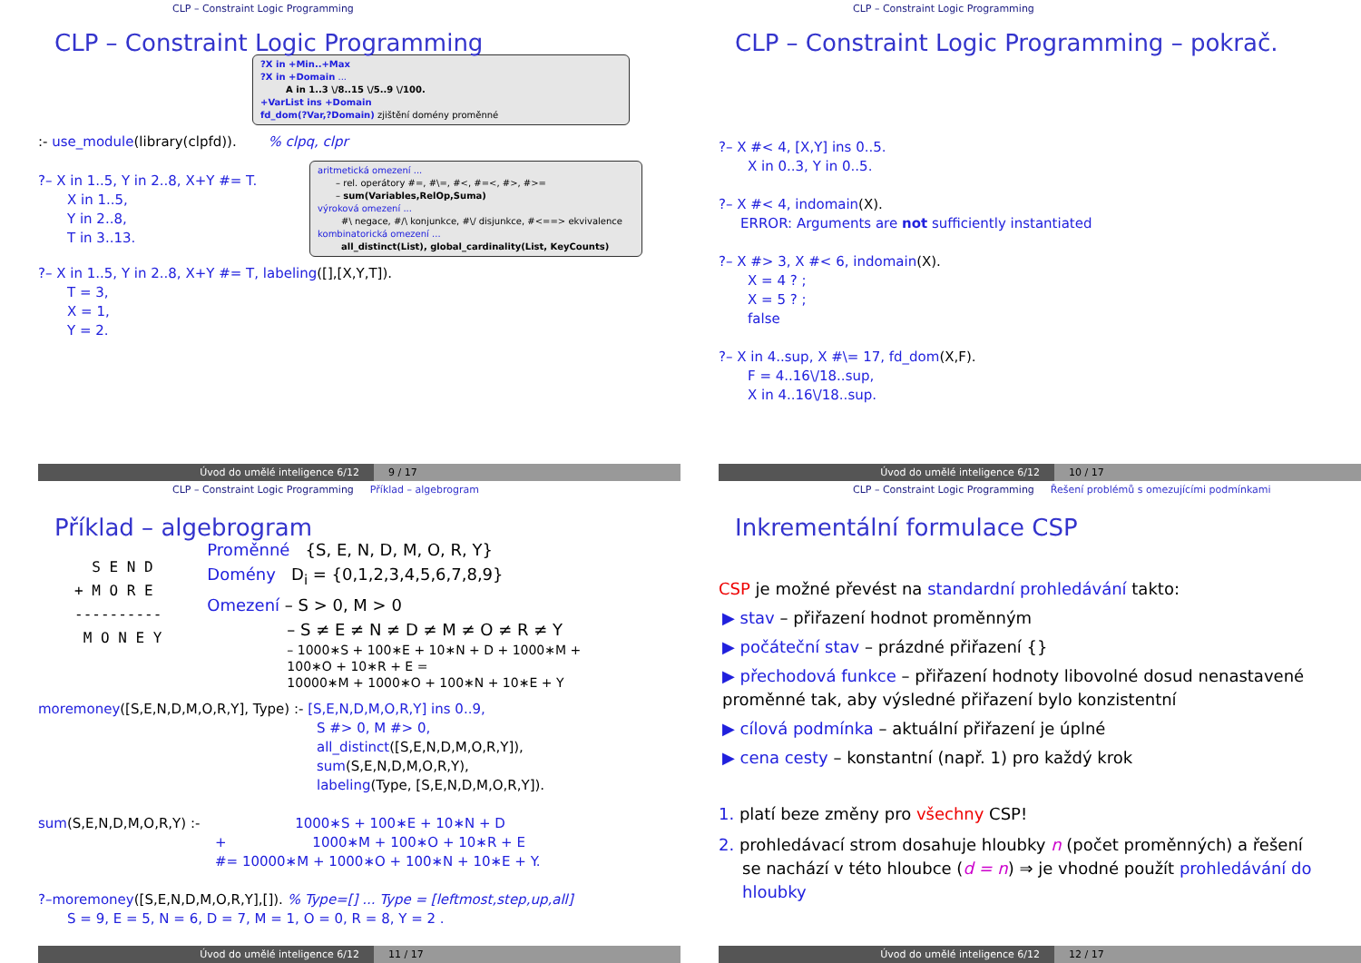CLP – Constraint Logic Programming
CLP – Constraint Logic Programming
?X in +Min..+Max
?X in +Domain ...
A in 1..3 \/8..15 \/5..9 \/100.
+VarList ins +Domain
fd_dom(?Var,?Domain) zjištění domény proměnné
:- use_module(library(clpfd)). % clpq, clpr
?– X in 1..5, Y in 2..8, X+Y #= T.
X in 1..5,
Y in 2..8,
T in 3..13.
aritmetická omezení ...
– rel. operátory #=, #\=, #<, #=<, #>, #>=
– sum(Variables,RelOp,Suma)
výroková omezení ...
#\ negace, #/\ konjunkce, #\/ disjunkce, #<==> ekvivalence
kombinatorická omezení ...
all_distinct(List), global_cardinality(List, KeyCounts)
?– X in 1..5, Y in 2..8, X+Y #= T, labeling([],[X,Y,T]).
T = 3,
X = 1,
Y = 2.
Úvod do umělé inteligence 6/12 9 / 17
CLP – Constraint Logic Programming
CLP – Constraint Logic Programming – pokrač.
?– X #< 4, [X,Y] ins 0..5.
X in 0..3, Y in 0..5.
?– X #< 4, indomain(X).
ERROR: Arguments are not sufficiently instantiated
?– X #> 3, X #< 6, indomain(X).
X = 4 ? ;
X = 5 ? ;
false
?– X in 4..sup, X #\= 17, fd_dom(X,F).
F = 4..16\/18..sup,
X in 4..16\/18..sup.
Úvod do umělé inteligence 6/12 10 / 17
CLP – Constraint Logic Programming Příklad – algebrogram
Příklad – algebrogram
  S E N D
+ M O R E
----------
 M O N E Y
Proměnné {S, E, N, D, M, O, R, Y}
Domény D<sub>i</sub> = {0,1,2,3,4,5,6,7,8,9}
Omezení – S > 0, M > 0
– S ≠ E ≠ N ≠ D ≠ M ≠ O ≠ R ≠ Y
– 1000∗S + 100∗E + 10∗N + D + 1000∗M +
100∗O + 10∗R + E =
10000∗M + 1000∗O + 100∗N + 10∗E + Y
moremoney([S,E,N,D,M,O,R,Y], Type) :- [S,E,N,D,M,O,R,Y] ins 0..9,
S #> 0, M #> 0,
all_distinct([S,E,N,D,M,O,R,Y]),
sum(S,E,N,D,M,O,R,Y),
labeling(Type, [S,E,N,D,M,O,R,Y]).
sum(S,E,N,D,M,O,R,Y) :- 1000∗S + 100∗E + 10∗N + D
+ 1000∗M + 100∗O + 10∗R + E
#= 10000∗M + 1000∗O + 100∗N + 10∗E + Y.
?–moremoney([S,E,N,D,M,O,R,Y],[]). % Type=[] ... Type = [leftmost,step,up,all]
S = 9, E = 5, N = 6, D = 7, M = 1, O = 0, R = 8, Y = 2 .
Úvod do umělé inteligence 6/12 11 / 17
CLP – Constraint Logic Programming Řešení problémů s omezujícími podmínkami
Inkrementální formulace CSP
CSP je možné převést na standardní prohledávání takto:
▶ stav – přiřazení hodnot proměnným
▶ počáteční stav – prázdné přiřazení {}
▶ přechodová funkce – přiřazení hodnoty libovolné dosud nenastavené proměnné tak, aby výsledné přiřazení bylo konzistentní
▶ cílová podmínka – aktuální přiřazení je úplné
▶ cena cesty – konstantní (např. 1) pro každý krok
1. platí beze změny pro všechny CSP!
2. prohledávací strom dosahuje hloubky n (počet proměnných) a řešení se nachází v této hloubce (d = n) ⇒ je vhodné použít prohledávání do hloubky
Úvod do umělé inteligence 6/12 12 / 17